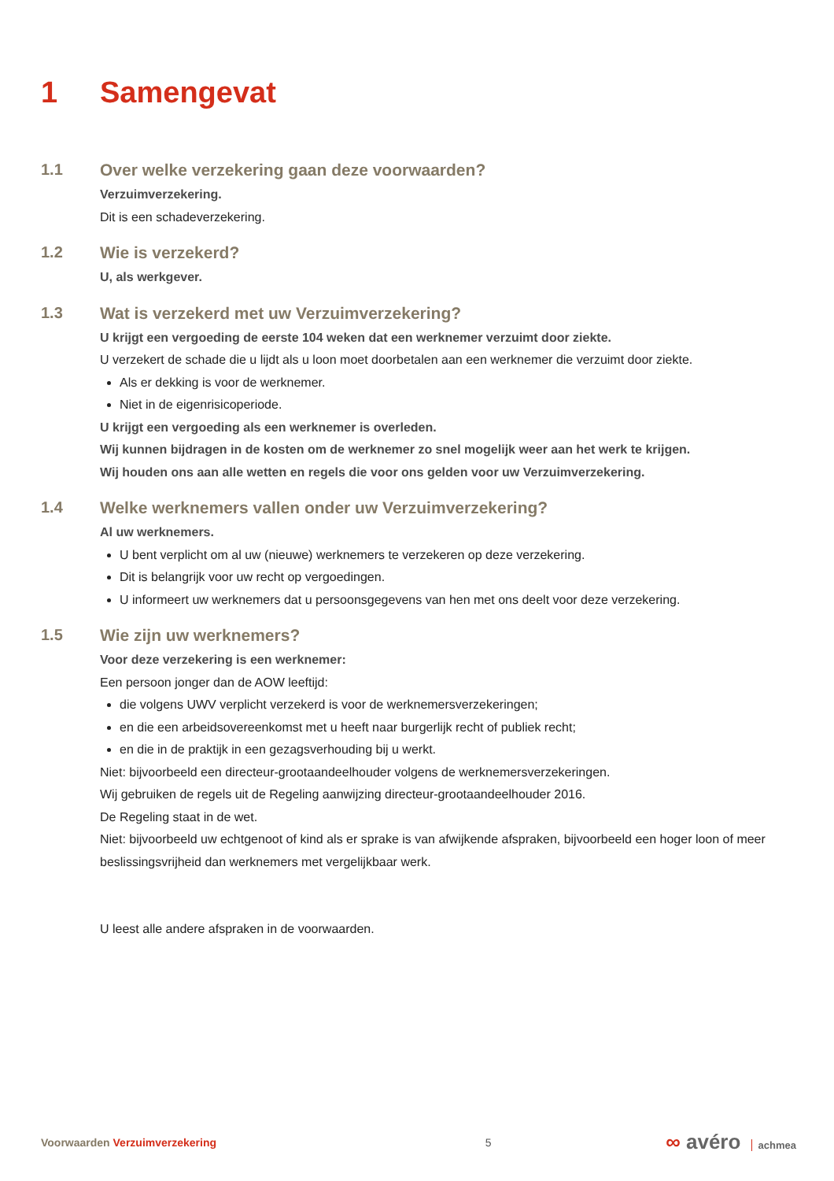1 Samengevat
1.1
Over welke verzekering gaan deze voorwaarden?
Verzuimverzekering.
Dit is een schadeverzekering.
1.2
Wie is verzekerd?
U, als werkgever.
1.3
Wat is verzekerd met uw Verzuimverzekering?
U krijgt een vergoeding de eerste 104 weken dat een werknemer verzuimt door ziekte.
U verzekert de schade die u lijdt als u loon moet doorbetalen aan een werknemer die verzuimt door ziekte.
Als er dekking is voor de werknemer.
Niet in de eigenrisicoperiode.
U krijgt een vergoeding als een werknemer is overleden.
Wij kunnen bijdragen in de kosten om de werknemer zo snel mogelijk weer aan het werk te krijgen.
Wij houden ons aan alle wetten en regels die voor ons gelden voor uw Verzuimverzekering.
1.4
Welke werknemers vallen onder uw Verzuimverzekering?
Al uw werknemers.
U bent verplicht om al uw (nieuwe) werknemers te verzekeren op deze verzekering.
Dit is belangrijk voor uw recht op vergoedingen.
U informeert uw werknemers dat u persoonsgegevens van hen met ons deelt voor deze verzekering.
1.5
Wie zijn uw werknemers?
Voor deze verzekering is een werknemer:
Een persoon jonger dan de AOW leeftijd:
die volgens UWV verplicht verzekerd is voor de werknemersverzekeringen;
en die een arbeidsovereenkomst met u heeft naar burgerlijk recht of publiek recht;
en die in de praktijk in een gezagsverhouding bij u werkt.
Niet: bijvoorbeeld een directeur-grootaandeelhouder volgens de werknemersverzekeringen.
Wij gebruiken de regels uit de Regeling aanwijzing directeur-grootaandeelhouder 2016.
De Regeling staat in de wet.
Niet: bijvoorbeeld uw echtgenoot of kind als er sprake is van afwijkende afspraken, bijvoorbeeld een hoger loon of meer beslissingsvrijheid dan werknemers met vergelijkbaar werk.
U leest alle andere afspraken in de voorwaarden.
Voorwaarden Verzuimverzekering 5
∞ avéro achmea